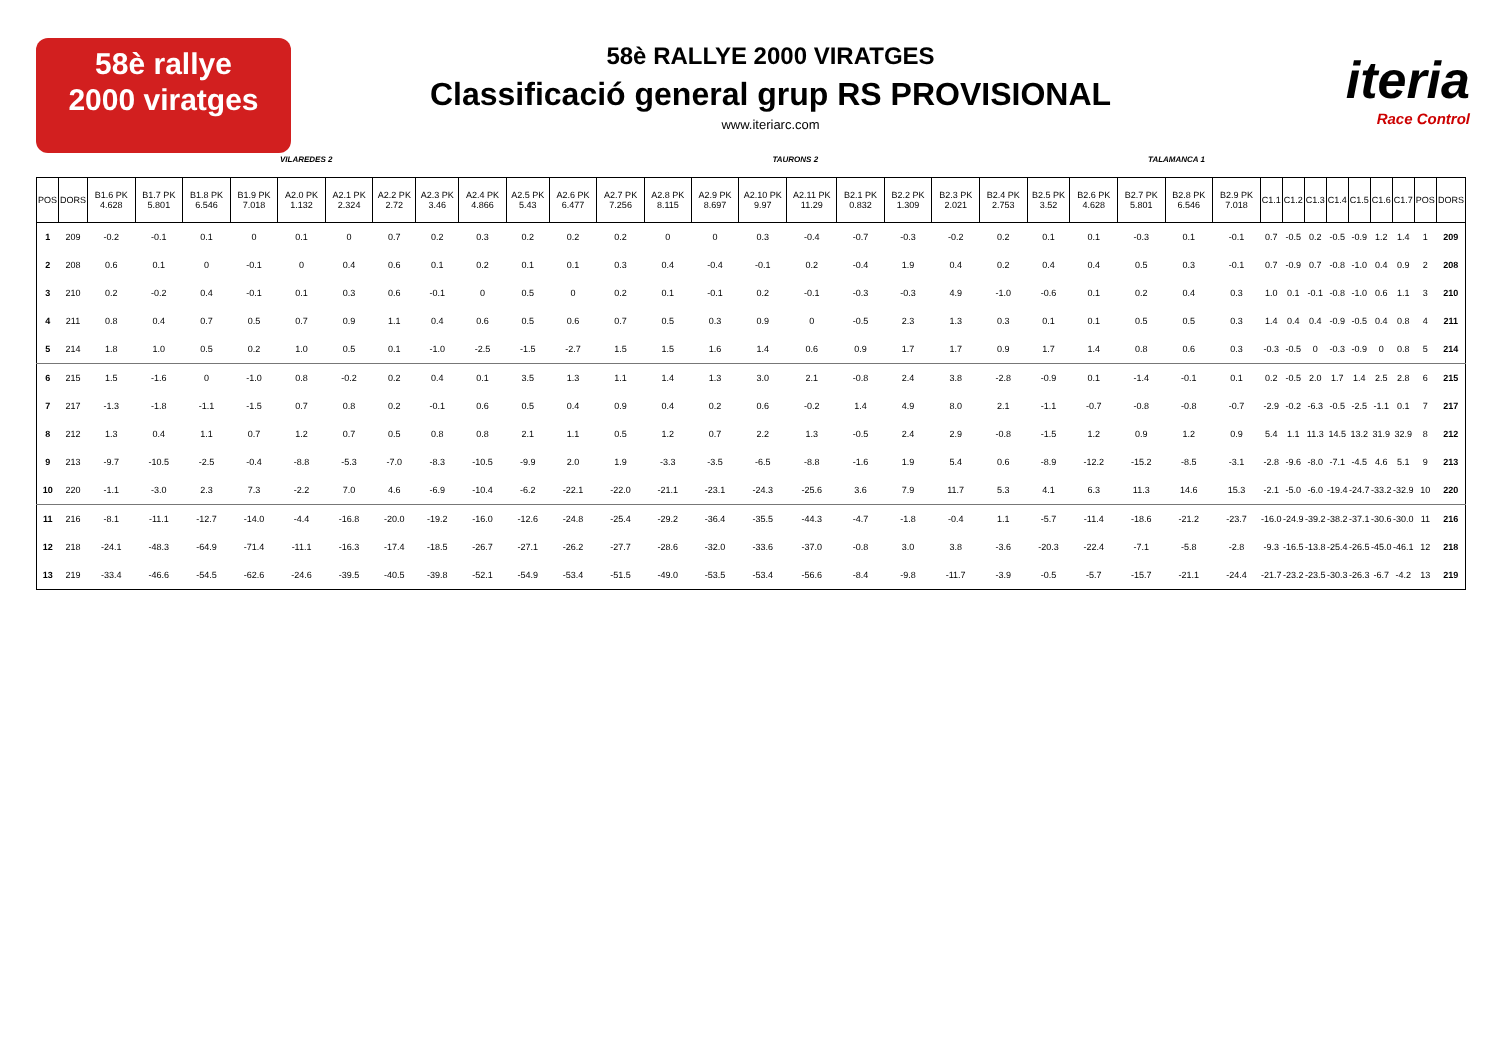58è rallye
2000 viratges
58è RALLYE 2000 VIRATGES
Classificació general grup RS PROVISIONAL
www.iteriarc.com
iteria
Race Control
VILAREDES 2 TAURONS 2 TALAMANCA 1
| POS | DORS | B1.6 PK 4.628 | B1.7 PK 5.801 | B1.8 PK 6.546 | B1.9 PK 7.018 | A2.0 PK 1.132 | A2.1 PK 2.324 | A2.2 PK 2.72 | A2.3 PK 3.46 | A2.4 PK 4.866 | A2.5 PK 5.43 | A2.6 PK 6.477 | A2.7 PK 7.256 | A2.8 PK 8.115 | A2.9 PK 8.697 | A2.10 PK 9.97 | A2.11 PK 11.29 | B2.1 PK 0.832 | B2.2 PK 1.309 | B2.3 PK 2.021 | B2.4 PK 2.753 | B2.5 PK 3.52 | B2.6 PK 4.628 | B2.7 PK 5.801 | B2.8 PK 6.546 | B2.9 PK 7.018 | C1.1 | C1.2 | C1.3 | C1.4 | C1.5 | C1.6 | C1.7 | POS | DORS |
| --- | --- | --- | --- | --- | --- | --- | --- | --- | --- | --- | --- | --- | --- | --- | --- | --- | --- | --- | --- | --- | --- | --- | --- | --- | --- | --- | --- | --- | --- | --- | --- | --- | --- | --- | --- |
| 1 | 209 | -0.2 | -0.1 | 0.1 | 0 | 0.1 | 0 | 0.7 | 0.2 | 0.3 | 0.2 | 0.2 | 0.2 | 0 | 0 | 0.3 | -0.4 | -0.7 | -0.3 | -0.2 | 0.2 | 0.1 | 0.1 | -0.3 | 0.1 | -0.1 | 0.7 | -0.5 | 0.2 | -0.5 | -0.9 | 1.2 | 1.4 | 1 | 209 |
| 2 | 208 | 0.6 | 0.1 | 0 | -0.1 | 0 | 0.4 | 0.6 | 0.1 | 0.2 | 0.1 | 0.1 | 0.3 | 0.4 | -0.4 | -0.1 | 0.2 | -0.4 | 1.9 | 0.4 | 0.2 | 0.4 | 0.4 | 0.5 | 0.3 | -0.1 | 0.7 | -0.9 | 0.7 | -0.8 | -1.0 | 0.4 | 0.9 | 2 | 208 |
| 3 | 210 | 0.2 | -0.2 | 0.4 | -0.1 | 0.1 | 0.3 | 0.6 | -0.1 | 0 | 0.5 | 0 | 0.2 | 0.1 | -0.1 | 0.2 | -0.1 | -0.3 | -0.3 | 4.9 | -1.0 | -0.6 | 0.1 | 0.2 | 0.4 | 0.3 | 1.0 | 0.1 | -0.1 | -0.8 | -1.0 | 0.6 | 1.1 | 3 | 210 |
| 4 | 211 | 0.8 | 0.4 | 0.7 | 0.5 | 0.7 | 0.9 | 1.1 | 0.4 | 0.6 | 0.5 | 0.6 | 0.7 | 0.5 | 0.3 | 0.9 | 0 | -0.5 | 2.3 | 1.3 | 0.3 | 0.1 | 0.1 | 0.5 | 0.5 | 0.3 | 1.4 | 0.4 | 0.4 | -0.9 | -0.5 | 0.4 | 0.8 | 4 | 211 |
| 5 | 214 | 1.8 | 1.0 | 0.5 | 0.2 | 1.0 | 0.5 | 0.1 | -1.0 | -2.5 | -1.5 | -2.7 | 1.5 | 1.5 | 1.6 | 1.4 | 0.6 | 0.9 | 1.7 | 1.7 | 0.9 | 1.7 | 1.4 | 0.8 | 0.6 | 0.3 | -0.3 | -0.5 | 0 | -0.3 | -0.9 | 0 | 0.8 | 5 | 214 |
| 6 | 215 | 1.5 | -1.6 | 0 | -1.0 | 0.8 | -0.2 | 0.2 | 0.4 | 0.1 | 3.5 | 1.3 | 1.1 | 1.4 | 1.3 | 3.0 | 2.1 | -0.8 | 2.4 | 3.8 | -2.8 | -0.9 | 0.1 | -1.4 | -0.1 | 0.1 | 0.2 | -0.5 | 2.0 | 1.7 | 1.4 | 2.5 | 2.8 | 6 | 215 |
| 7 | 217 | -1.3 | -1.8 | -1.1 | -1.5 | 0.7 | 0.8 | 0.2 | -0.1 | 0.6 | 0.5 | 0.4 | 0.9 | 0.4 | 0.2 | 0.6 | -0.2 | 1.4 | 4.9 | 8.0 | 2.1 | -1.1 | -0.7 | -0.8 | -0.8 | -0.7 | -2.9 | -0.2 | -6.3 | -0.5 | -2.5 | -1.1 | 0.1 | 7 | 217 |
| 8 | 212 | 1.3 | 0.4 | 1.1 | 0.7 | 1.2 | 0.7 | 0.5 | 0.8 | 0.8 | 2.1 | 1.1 | 0.5 | 1.2 | 0.7 | 2.2 | 1.3 | -0.5 | 2.4 | 2.9 | -0.8 | -1.5 | 1.2 | 0.9 | 1.2 | 0.9 | 5.4 | 1.1 | 11.3 | 14.5 | 13.2 | 31.9 | 32.9 | 8 | 212 |
| 9 | 213 | -9.7 | -10.5 | -2.5 | -0.4 | -8.8 | -5.3 | -7.0 | -8.3 | -10.5 | -9.9 | 2.0 | 1.9 | -3.3 | -3.5 | -6.5 | -8.8 | -1.6 | 1.9 | 5.4 | 0.6 | -8.9 | -12.2 | -15.2 | -8.5 | -3.1 | -2.8 | -9.6 | -8.0 | -7.1 | -4.5 | 4.6 | 5.1 | 9 | 213 |
| 10 | 220 | -1.1 | -3.0 | 2.3 | 7.3 | -2.2 | 7.0 | 4.6 | -6.9 | -10.4 | -6.2 | -22.1 | -22.0 | -21.1 | -23.1 | -24.3 | -25.6 | 3.6 | 7.9 | 11.7 | 5.3 | 4.1 | 6.3 | 11.3 | 14.6 | 15.3 | -2.1 | -5.0 | -6.0 | -19.4 | -24.7 | -33.2 | -32.9 | 10 | 220 |
| 11 | 216 | -8.1 | -11.1 | -12.7 | -14.0 | -4.4 | -16.8 | -20.0 | -19.2 | -16.0 | -12.6 | -24.8 | -25.4 | -29.2 | -36.4 | -35.5 | -44.3 | -4.7 | -1.8 | -0.4 | 1.1 | -5.7 | -11.4 | -18.6 | -21.2 | -23.7 | -16.0 | -24.9 | -39.2 | -38.2 | -37.1 | -30.6 | -30.0 | 11 | 216 |
| 12 | 218 | -24.1 | -48.3 | -64.9 | -71.4 | -11.1 | -16.3 | -17.4 | -18.5 | -26.7 | -27.1 | -26.2 | -27.7 | -28.6 | -32.0 | -33.6 | -37.0 | -0.8 | 3.0 | 3.8 | -3.6 | -20.3 | -22.4 | -7.1 | -5.8 | -2.8 | -9.3 | -16.5 | -13.8 | -25.4 | -26.5 | -45.0 | -46.1 | 12 | 218 |
| 13 | 219 | -33.4 | -46.6 | -54.5 | -62.6 | -24.6 | -39.5 | -40.5 | -39.8 | -52.1 | -54.9 | -53.4 | -51.5 | -49.0 | -53.5 | -53.4 | -56.6 | -8.4 | -9.8 | -11.7 | -3.9 | -0.5 | -5.7 | -15.7 | -21.1 | -24.4 | -21.7 | -23.2 | -23.5 | -30.3 | -26.3 | -6.7 | -4.2 | 13 | 219 |